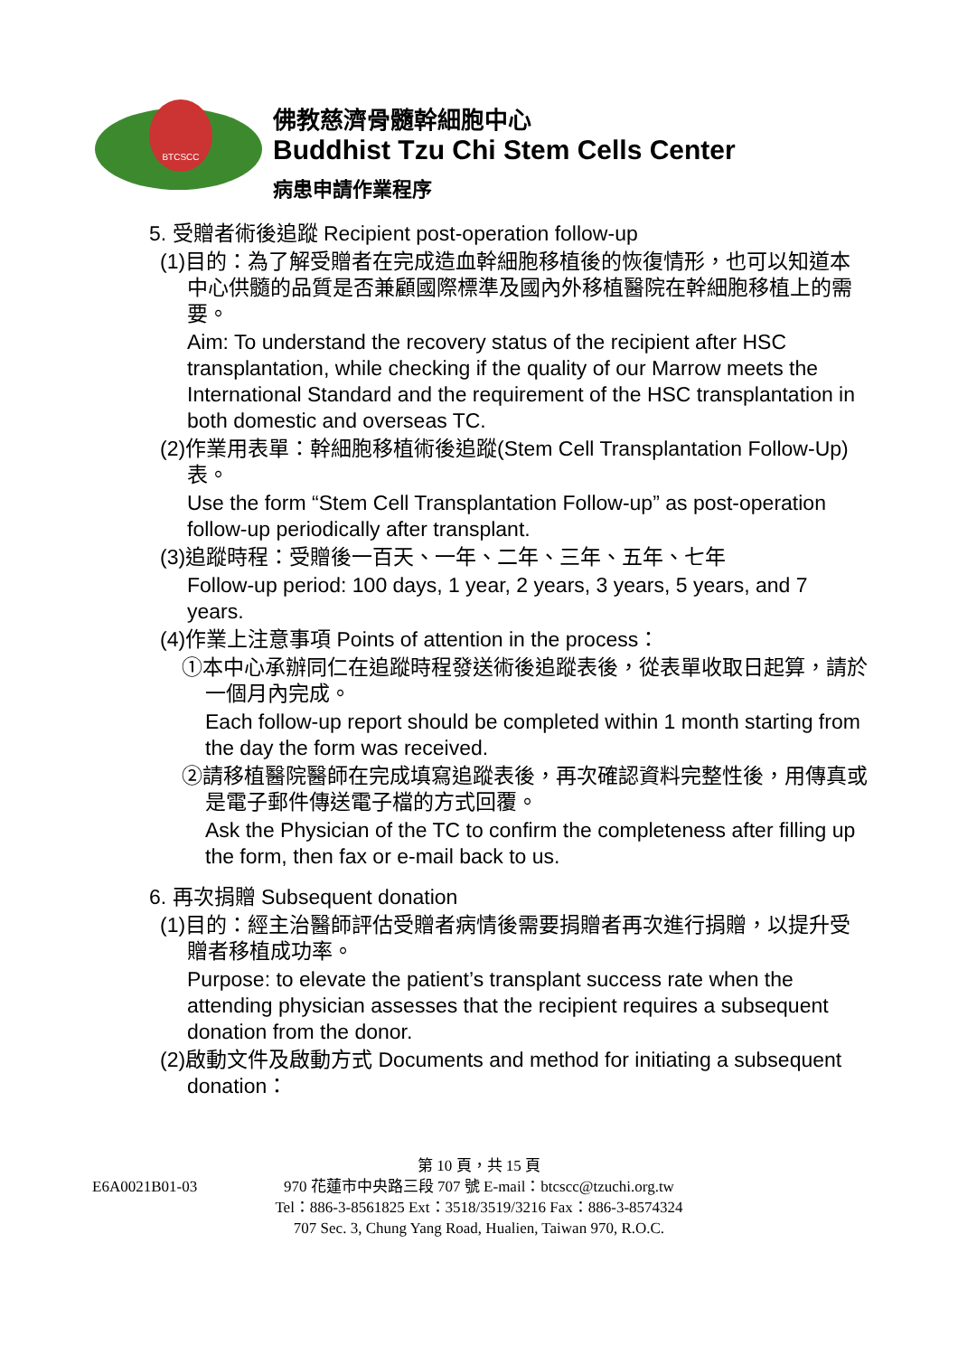BTCSCC
佛教慈濟骨髓幹細胞中心
Buddhist Tzu Chi Stem Cells Center
病患申請作業程序
5. 受贈者術後追蹤 Recipient post-operation follow-up
(1)目的：為了解受贈者在完成造血幹細胞移植後的恢復情形，也可以知道本中心供髓的品質是否兼顧國際標準及國內外移植醫院在幹細胞移植上的需要。
Aim: To understand the recovery status of the recipient after HSC transplantation, while checking if the quality of our Marrow meets the International Standard and the requirement of the HSC transplantation in both domestic and overseas TC.
(2)作業用表單：幹細胞移植術後追蹤(Stem Cell Transplantation Follow-Up)表。
Use the form “Stem Cell Transplantation Follow-up” as post-operation follow-up periodically after transplant.
(3)追蹤時程：受贈後一百天、一年、二年、三年、五年、七年
Follow-up period: 100 days, 1 year, 2 years, 3 years, 5 years, and 7 years.
(4)作業上注意事項 Points of attention in the process：
①本中心承辦同仁在追蹤時程發送術後追蹤表後，從表單收取日起算，請於一個月內完成。
Each follow-up report should be completed within 1 month starting from the day the form was received.
②請移植醫院醫師在完成填寫追蹤表後，再次確認資料完整性後，用傳真或是電子郵件傳送電子檔的方式回覆。
Ask the Physician of the TC to confirm the completeness after filling up the form, then fax or e-mail back to us.
6. 再次捐贈 Subsequent donation
(1)目的：經主治醫師評估受贈者病情後需要捐贈者再次進行捐贈，以提升受贈者移植成功率。
Purpose: to elevate the patient’s transplant success rate when the attending physician assesses that the recipient requires a subsequent donation from the donor.
(2)啟動文件及啟動方式 Documents and method for initiating a subsequent donation：
第 10 頁，共 15 頁
E6A0021B01-03
970 花蓮市中央路三段 707 號 E-mail：btcscc@tzuchi.org.tw
Tel：886-3-8561825 Ext：3518/3519/3216 Fax：886-3-8574324
707 Sec. 3, Chung Yang Road, Hualien, Taiwan 970, R.O.C.